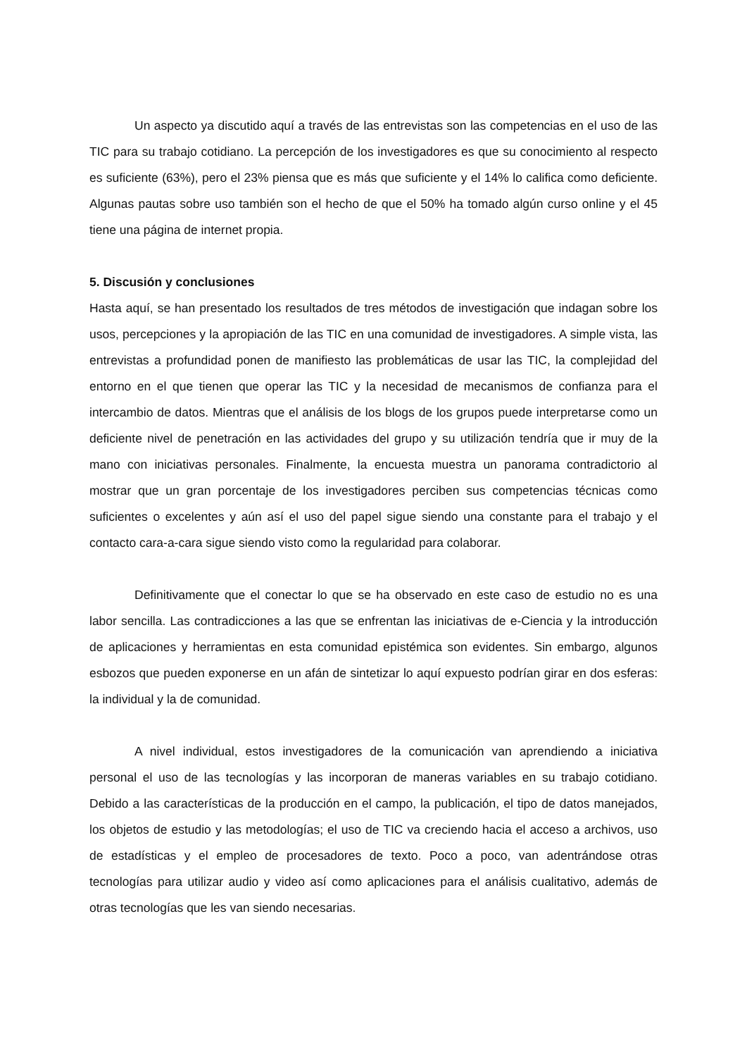Un aspecto ya discutido aquí a través de las entrevistas son las competencias en el uso de las TIC para su trabajo cotidiano. La percepción de los investigadores es que su conocimiento al respecto es suficiente (63%), pero el 23% piensa que es más que suficiente y el 14% lo califica como deficiente. Algunas pautas sobre uso también son el hecho de que el 50% ha tomado algún curso online y el 45 tiene una página de internet propia.
5. Discusión y conclusiones
Hasta aquí, se han presentado los resultados de tres métodos de investigación que indagan sobre los usos, percepciones y la apropiación de las TIC en una comunidad de investigadores. A simple vista, las entrevistas a profundidad ponen de manifiesto las problemáticas de usar las TIC, la complejidad del entorno en el que tienen que operar las TIC y la necesidad de mecanismos de confianza para el intercambio de datos. Mientras que el análisis de los blogs de los grupos puede interpretarse como un deficiente nivel de penetración en las actividades del grupo y su utilización tendría que ir muy de la mano con iniciativas personales. Finalmente, la encuesta muestra un panorama contradictorio al mostrar que un gran porcentaje de los investigadores perciben sus competencias técnicas como suficientes o excelentes y aún así el uso del papel sigue siendo una constante para el trabajo y el contacto cara-a-cara sigue siendo visto como la regularidad para colaborar.
Definitivamente que el conectar lo que se ha observado en este caso de estudio no es una labor sencilla. Las contradicciones a las que se enfrentan las iniciativas de e-Ciencia y la introducción de aplicaciones y herramientas en esta comunidad epistémica son evidentes. Sin embargo, algunos esbozos que pueden exponerse en un afán de sintetizar lo aquí expuesto podrían girar en dos esferas: la individual y la de comunidad.
A nivel individual, estos investigadores de la comunicación van aprendiendo a iniciativa personal el uso de las tecnologías y las incorporan de maneras variables en su trabajo cotidiano. Debido a las características de la producción en el campo, la publicación, el tipo de datos manejados, los objetos de estudio y las metodologías; el uso de TIC va creciendo hacia el acceso a archivos, uso de estadísticas y el empleo de procesadores de texto. Poco a poco, van adentrándose otras tecnologías para utilizar audio y video así como aplicaciones para el análisis cualitativo, además de otras tecnologías que les van siendo necesarias.